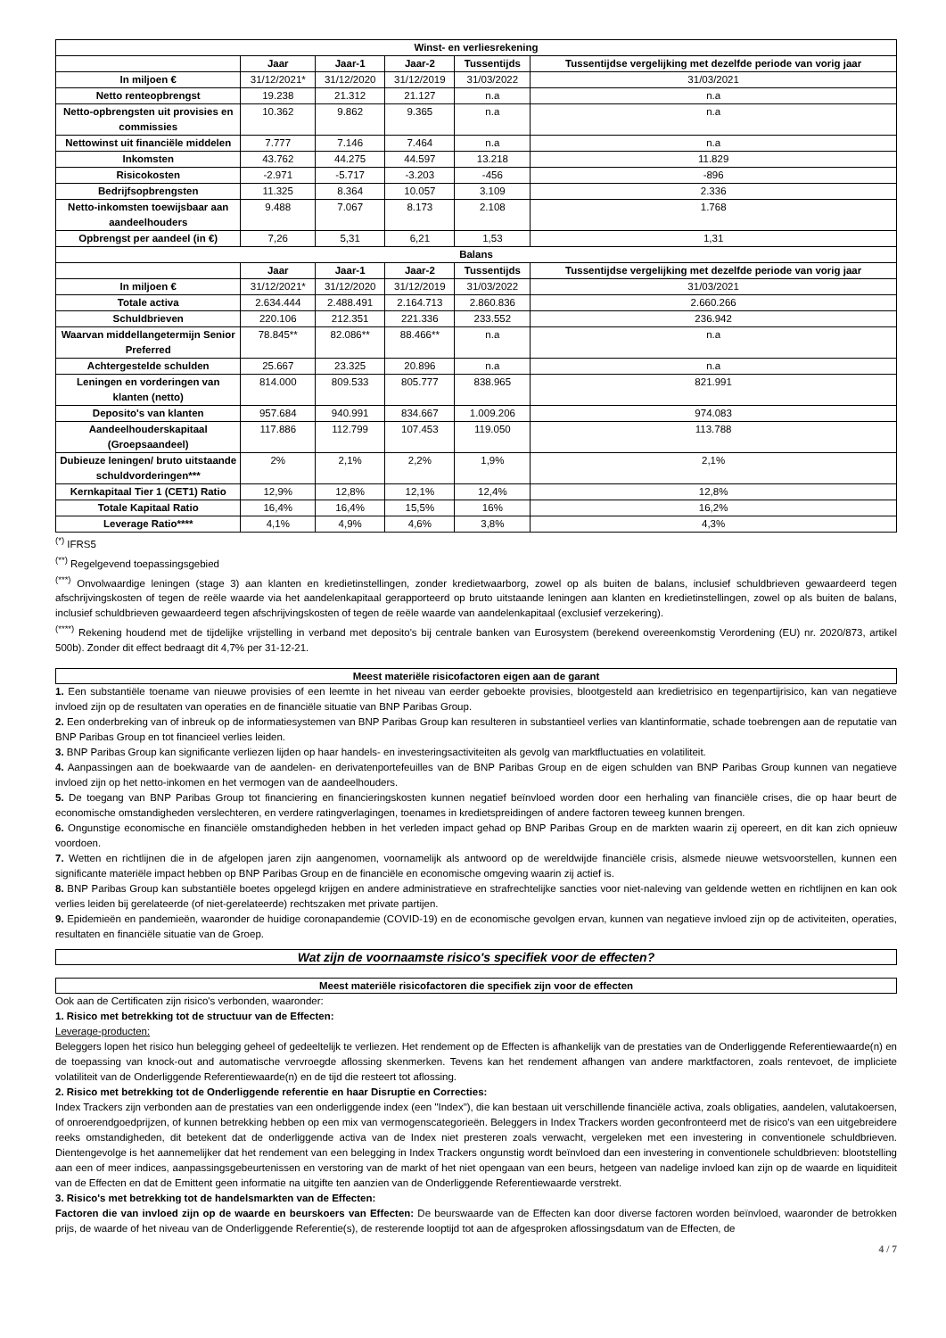| Winst- en verliesrekening | | | | | |
| --- | --- | --- | --- | --- | --- |
| | Jaar | Jaar-1 | Jaar-2 | Tussentijds | Tussentijdse vergelijking met dezelfde periode van vorig jaar |
| In miljoen € | 31/12/2021* | 31/12/2020 | 31/12/2019 | 31/03/2022 | 31/03/2021 |
| Netto renteopbrengst | 19.238 | 21.312 | 21.127 | n.a | n.a |
| Netto-opbrengsten uit provisies en commissies | 10.362 | 9.862 | 9.365 | n.a | n.a |
| Nettowinst uit financiële middelen | 7.777 | 7.146 | 7.464 | n.a | n.a |
| Inkomsten | 43.762 | 44.275 | 44.597 | 13.218 | 11.829 |
| Risicokosten | -2.971 | -5.717 | -3.203 | -456 | -896 |
| Bedrijfsopbrengsten | 11.325 | 8.364 | 10.057 | 3.109 | 2.336 |
| Netto-inkomsten toewijsbaar aan aandeelhouders | 9.488 | 7.067 | 8.173 | 2.108 | 1.768 |
| Opbrengst per aandeel (in €) | 7,26 | 5,31 | 6,21 | 1,53 | 1,31 |
| Balans | | | | | |
| | Jaar | Jaar-1 | Jaar-2 | Tussentijds | Tussentijdse vergelijking met dezelfde periode van vorig jaar |
| In miljoen € | 31/12/2021* | 31/12/2020 | 31/12/2019 | 31/03/2022 | 31/03/2021 |
| Totale activa | 2.634.444 | 2.488.491 | 2.164.713 | 2.860.836 | 2.660.266 |
| Schuldbrieven | 220.106 | 212.351 | 221.336 | 233.552 | 236.942 |
| Waarvan middellangetermijn Senior Preferred | 78.845** | 82.086** | 88.466** | n.a | n.a |
| Achtergestelde schulden | 25.667 | 23.325 | 20.896 | n.a | n.a |
| Leningen en vorderingen van klanten (netto) | 814.000 | 809.533 | 805.777 | 838.965 | 821.991 |
| Deposito's van klanten | 957.684 | 940.991 | 834.667 | 1.009.206 | 974.083 |
| Aandeelhouderskapitaal (Groepsaandeel) | 117.886 | 112.799 | 107.453 | 119.050 | 113.788 |
| Dubieuze leningen/ bruto uitstaande schuldvorderingen*** | 2% | 2,1% | 2,2% | 1,9% | 2,1% |
| Kernkapitaal Tier 1 (CET1) Ratio | 12,9% | 12,8% | 12,1% | 12,4% | 12,8% |
| Totale Kapitaal Ratio | 16,4% | 16,4% | 15,5% | 16% | 16,2% |
| Leverage Ratio**** | 4,1% | 4,9% | 4,6% | 3,8% | 4,3% |
<sup>(*)</sup> IFRS5
<sup>(**)</sup> Regelgevend toepassingsgebied
<sup>(***)</sup> Onvolwaardige leningen (stage 3) aan klanten en kredietinstellingen, zonder kredietwaarborg, zowel op als buiten de balans, inclusief schuldbrieven gewaardeerd tegen afschrijvingskosten of tegen de reële waarde via het aandelenkapitaal gerapporteerd op bruto uitstaande leningen aan klanten en kredietinstellingen, zowel op als buiten de balans, inclusief schuldbrieven gewaardeerd tegen afschrijvingskosten of tegen de reële waarde van aandelenkapitaal (exclusief verzekering).
<sup>(****)</sup> Rekening houdend met de tijdelijke vrijstelling in verband met deposito's bij centrale banken van Eurosystem (berekend overeenkomstig Verordening (EU) nr. 2020/873, artikel 500b). Zonder dit effect bedraagt dit 4,7% per 31-12-21.
Meest materiële risicofactoren eigen aan de garant
1. Een substantiële toename van nieuwe provisies of een leemte in het niveau van eerder geboekte provisies, blootgesteld aan kredietrisico en tegenpartijrisico, kan van negatieve invloed zijn op de resultaten van operaties en de financiële situatie van BNP Paribas Group.
2. Een onderbreking van of inbreuk op de informatiesystemen van BNP Paribas Group kan resulteren in substantieel verlies van klantinformatie, schade toebrengen aan de reputatie van BNP Paribas Group en tot financieel verlies leiden.
3. BNP Paribas Group kan significante verliezen lijden op haar handels- en investeringsactiviteiten als gevolg van marktfluctuaties en volatiliteit.
4. Aanpassingen aan de boekwaarde van de aandelen- en derivatenportefeuilles van de BNP Paribas Group en de eigen schulden van BNP Paribas Group kunnen van negatieve invloed zijn op het netto-inkomen en het vermogen van de aandeelhouders.
5. De toegang van BNP Paribas Group tot financiering en financieringskosten kunnen negatief beïnvloed worden door een herhaling van financiële crises, die op haar beurt de economische omstandigheden verslechteren, en verdere ratingverlagingen, toenames in kredietspreidingen of andere factoren teweeg kunnen brengen.
6. Ongunstige economische en financiële omstandigheden hebben in het verleden impact gehad op BNP Paribas Group en de markten waarin zij opereert, en dit kan zich opnieuw voordoen.
7. Wetten en richtlijnen die in de afgelopen jaren zijn aangenomen, voornamelijk als antwoord op de wereldwijde financiële crisis, alsmede nieuwe wetsvoorstellen, kunnen een significante materiële impact hebben op BNP Paribas Group en de financiële en economische omgeving waarin zij actief is.
8. BNP Paribas Group kan substantiële boetes opgelegd krijgen en andere administratieve en strafrechtelijke sancties voor niet-naleving van geldende wetten en richtlijnen en kan ook verlies leiden bij gerelateerde (of niet-gerelateerde) rechtszaken met private partijen.
9. Epidemieën en pandemieën, waaronder de huidige coronapandemie (COVID-19) en de economische gevolgen ervan, kunnen van negatieve invloed zijn op de activiteiten, operaties, resultaten en financiële situatie van de Groep.
Wat zijn de voornaamste risico's specifiek voor de effecten?
Meest materiële risicofactoren die specifiek zijn voor de effecten
Ook aan de Certificaten zijn risico's verbonden, waaronder:
1. Risico met betrekking tot de structuur van de Effecten:
Leverage-producten:
Beleggers lopen het risico hun belegging geheel of gedeeltelijk te verliezen. Het rendement op de Effecten is afhankelijk van de prestaties van de Onderliggende Referentiewaarde(n) en de toepassing van knock-out and automatische vervroegde aflossing skenmerken. Tevens kan het rendement afhangen van andere marktfactoren, zoals rentevoet, de impliciete volatiliteit van de Onderliggende Referentiewaarde(n) en de tijd die resteert tot aflossing.
2. Risico met betrekking tot de Onderliggende referentie en haar Disruptie en Correcties:
Index Trackers zijn verbonden aan de prestaties van een onderliggende index (een "Index"), die kan bestaan uit verschillende financiële activa, zoals obligaties, aandelen, valutakoersen, of onroerendgoedprijzen, of kunnen betrekking hebben op een mix van vermogenscategorieën. Beleggers in Index Trackers worden geconfronteerd met de risico's van een uitgebreidere reeks omstandigheden, dit betekent dat de onderliggende activa van de Index niet presteren zoals verwacht, vergeleken met een investering in conventionele schuldbrieven. Dientengevolge is het aannemelijker dat het rendement van een belegging in Index Trackers ongunstig wordt beïnvloed dan een investering in conventionele schuldbrieven: blootstelling aan een of meer indices, aanpassingsgebeurtenissen en verstoring van de markt of het niet opengaan van een beurs, hetgeen van nadelige invloed kan zijn op de waarde en liquiditeit van de Effecten en dat de Emittent geen informatie na uitgifte ten aanzien van de Onderliggende Referentiewaarde verstrekt.
3. Risico's met betrekking tot de handelsmarkten van de Effecten:
Factoren die van invloed zijn op de waarde en beurskoers van Effecten: De beurswaarde van de Effecten kan door diverse factoren worden beïnvloed, waaronder de betrokken prijs, de waarde of het niveau van de Onderliggende Referentie(s), de resterende looptijd tot aan de afgesproken aflossingsdatum van de Effecten, de
4 / 7